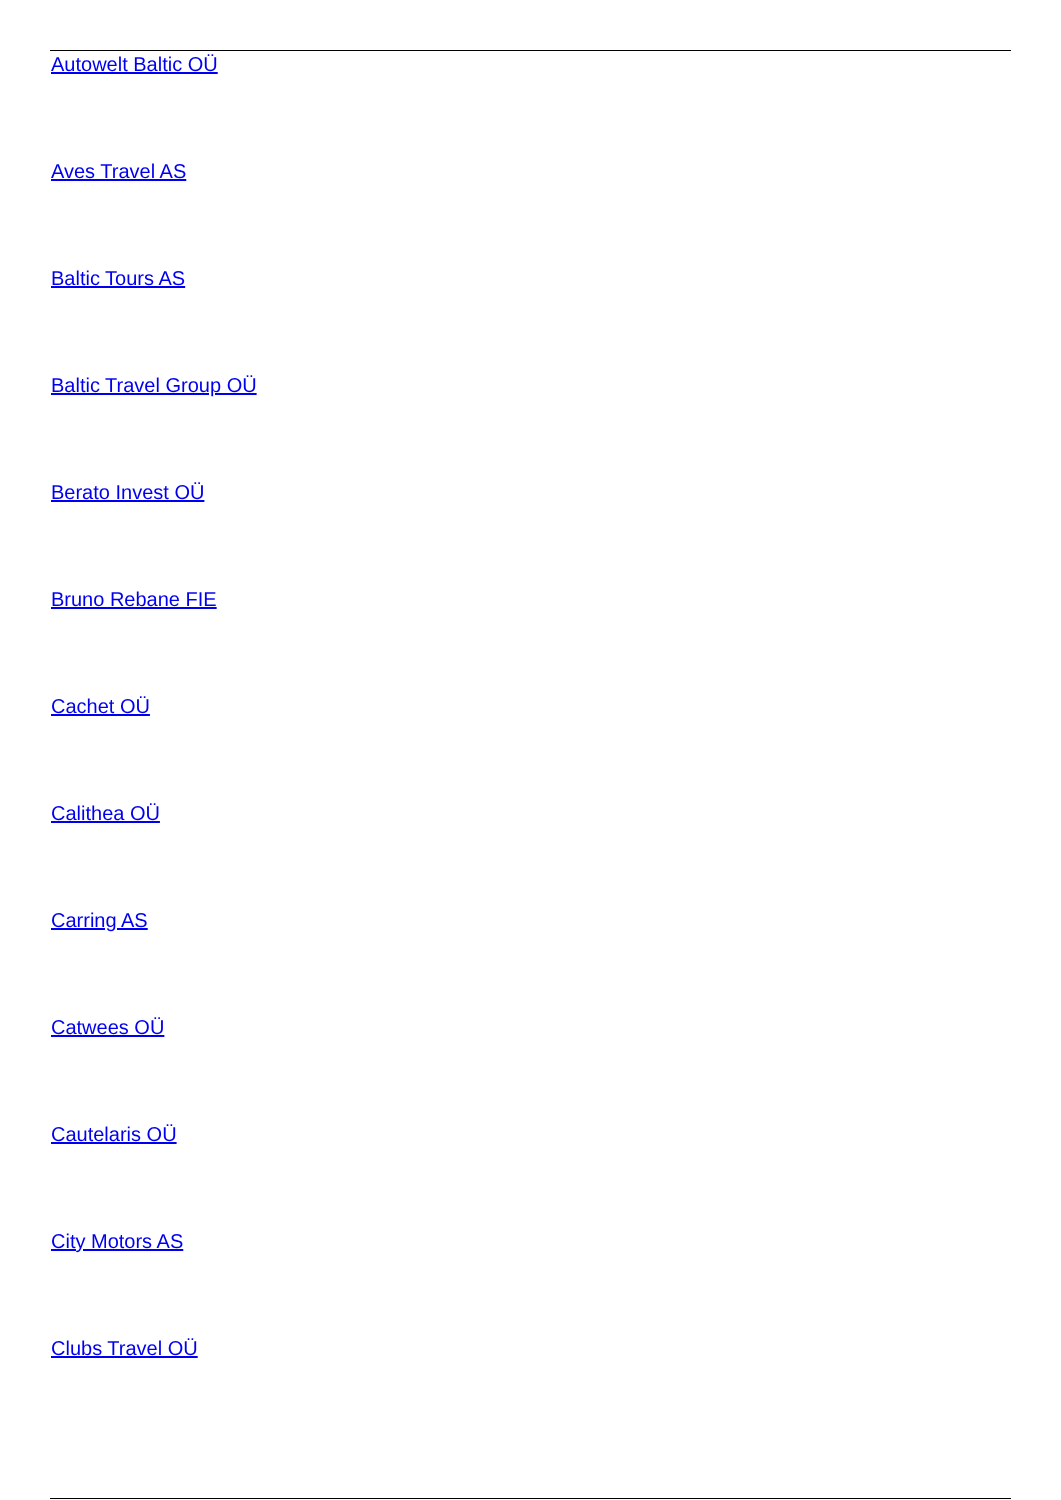Autowelt Baltic OÜ
Aves Travel AS
Baltic Tours AS
Baltic Travel Group OÜ
Berato Invest OÜ
Bruno Rebane FIE
Cachet OÜ
Calithea OÜ
Carring AS
Catwees OÜ
Cautelaris OÜ
City Motors AS
Clubs Travel OÜ